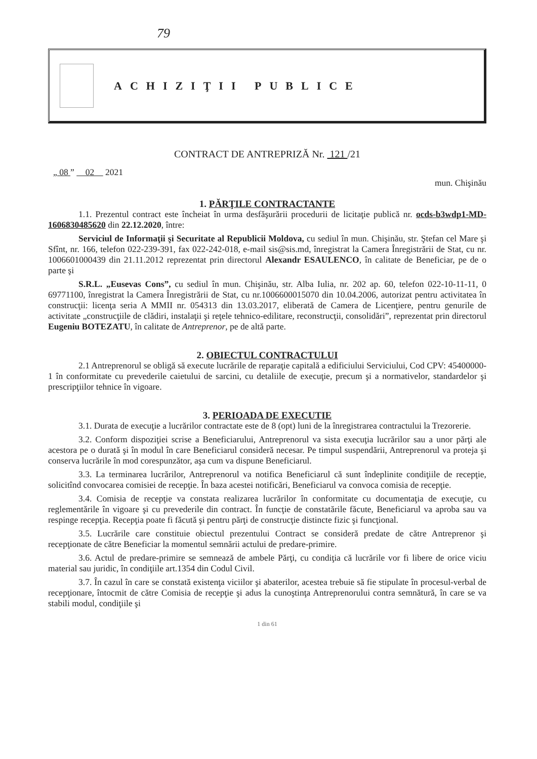79
ACHIZIŢII PUBLICE
CONTRACT DE ANTREPRIZĂ Nr. 121 /21
„ 08 ” 02 2021
mun. Chişinău
1. PĂRŢILE CONTRACTANTE
1.1. Prezentul contract este încheiat în urma desfăşurării procedurii de licitaţie publică nr. ocds-b3wdp1-MD-1606830485620 din 22.12.2020, între:
Serviciul de Informaţii şi Securitate al Republicii Moldova, cu sediul în mun. Chişinău, str. Ştefan cel Mare şi Sfînt, nr. 166, telefon 022-239-391, fax 022-242-018, e-mail sis@sis.md, înregistrat la Camera Înregistrării de Stat, cu nr. 1006601000439 din 21.11.2012 reprezentat prin directorul Alexandr ESAULENCO, în calitate de Beneficiar, pe de o parte şi
S.R.L. „Eusevas Cons”, cu sediul în mun. Chişinău, str. Alba Iulia, nr. 202 ap. 60, telefon 022-10-11-11, 0 69771100, înregistrat la Camera Înregistrării de Stat, cu nr.1006600015070 din 10.04.2006, autorizat pentru activitatea în construcţii: licenţa seria A MMII nr. 054313 din 13.03.2017, eliberată de Camera de Licenţiere, pentru genurile de activitate „construcţiile de clădiri, instalaţii şi reţele tehnico-edilitare, reconstrucţii, consolidări”, reprezentat prin directorul Eugeniu BOTEZATU, în calitate de Antreprenor, pe de altă parte.
2. OBIECTUL CONTRACTULUI
2.1 Antreprenorul se obligă să execute lucrările de reparaţie capitală a edificiului Serviciului, Cod CPV: 45400000-1 în conformitate cu prevederile caietului de sarcini, cu detaliile de execuţie, precum şi a normativelor, standardelor şi prescripţiilor tehnice în vigoare.
3. PERIOADA DE EXECUTIE
3.1. Durata de execuţie a lucrărilor contractate este de 8 (opt) luni de la înregistrarea contractului la Trezorerie.
3.2. Conform dispoziţiei scrise a Beneficiarului, Antreprenorul va sista execuţia lucrărilor sau a unor părţi ale acestora pe o durată şi în modul în care Beneficiarul consideră necesar. Pe timpul suspendării, Antreprenorul va proteja şi conserva lucrările în mod corespunzător, aşa cum va dispune Beneficiarul.
3.3. La terminarea lucrărilor, Antreprenorul va notifica Beneficiarul că sunt îndeplinite condiţiile de recepţie, solicitînd convocarea comisiei de recepţie. În baza acestei notificări, Beneficiarul va convoca comisia de recepţie.
3.4. Comisia de recepţie va constata realizarea lucrărilor în conformitate cu documentaţia de execuţie, cu reglementările în vigoare şi cu prevederile din contract. În funcţie de constatările făcute, Beneficiarul va aproba sau va respinge recepţia. Recepţia poate fi făcută şi pentru părţi de construcţie distincte fizic şi funcţional.
3.5. Lucrările care constituie obiectul prezentului Contract se consideră predate de către Antreprenor şi recepţionate de către Beneficiar la momentul semnării actului de predare-primire.
3.6. Actul de predare-primire se semnează de ambele Părţi, cu condiţia că lucrările vor fi libere de orice viciu material sau juridic, în condiţiile art.1354 din Codul Civil.
3.7. În cazul în care se constată existenţa viciilor şi abaterilor, acestea trebuie să fie stipulate în procesul-verbal de recepţionare, întocmit de către Comisia de recepţie şi adus la cunoştinţa Antreprenorului contra semnătură, în care se va stabili modul, condiţiile şi
1 din 61